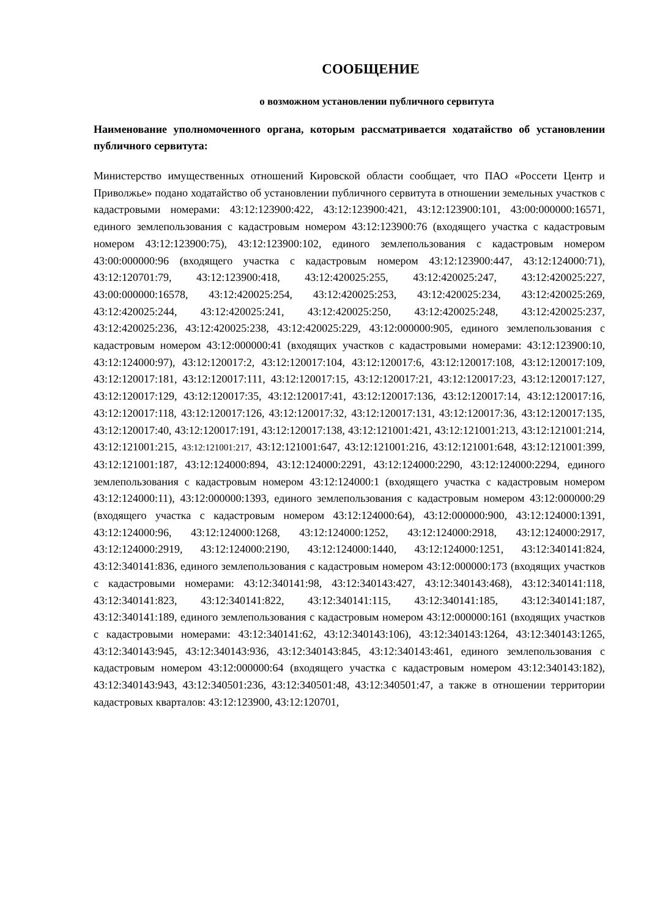СООБЩЕНИЕ
о возможном установлении публичного сервитута
Наименование уполномоченного органа, которым рассматривается ходатайство об установлении публичного сервитута:
Министерство имущественных отношений Кировской области сообщает, что ПАО «Россети Центр и Приволжье» подано ходатайство об установлении публичного сервитута в отношении земельных участков с кадастровыми номерами: 43:12:123900:422, 43:12:123900:421, 43:12:123900:101, 43:00:000000:16571, единого землепользования с кадастровым номером 43:12:123900:76 (входящего участка с кадастровым номером 43:12:123900:75), 43:12:123900:102, единого землепользования с кадастровым номером 43:00:000000:96 (входящего участка с кадастровым номером 43:12:123900:447, 43:12:124000:71), 43:12:120701:79, 43:12:123900:418, 43:12:420025:255, 43:12:420025:247, 43:12:420025:227, 43:00:000000:16578, 43:12:420025:254, 43:12:420025:253, 43:12:420025:234, 43:12:420025:269, 43:12:420025:244, 43:12:420025:241, 43:12:420025:250, 43:12:420025:248, 43:12:420025:237, 43:12:420025:236, 43:12:420025:238, 43:12:420025:229, 43:12:000000:905, единого землепользования с кадастровым номером 43:12:000000:41 (входящих участков с кадастровыми номерами: 43:12:123900:10, 43:12:124000:97), 43:12:120017:2, 43:12:120017:104, 43:12:120017:6, 43:12:120017:108, 43:12:120017:109, 43:12:120017:181, 43:12:120017:111, 43:12:120017:15, 43:12:120017:21, 43:12:120017:23, 43:12:120017:127, 43:12:120017:129, 43:12:120017:35, 43:12:120017:41, 43:12:120017:136, 43:12:120017:14, 43:12:120017:16, 43:12:120017:118, 43:12:120017:126, 43:12:120017:32, 43:12:120017:131, 43:12:120017:36, 43:12:120017:135, 43:12:120017:40, 43:12:120017:191, 43:12:120017:138, 43:12:121001:421, 43:12:121001:213, 43:12:121001:214, 43:12:121001:215, 43:12:121001:217, 43:12:121001:647, 43:12:121001:216, 43:12:121001:648, 43:12:121001:399, 43:12:121001:187, 43:12:124000:894, 43:12:124000:2291, 43:12:124000:2290, 43:12:124000:2294, единого землепользования с кадастровым номером 43:12:124000:1 (входящего участка с кадастровым номером 43:12:124000:11), 43:12:000000:1393, единого землепользования с кадастровым номером 43:12:000000:29 (входящего участка с кадастровым номером 43:12:124000:64), 43:12:000000:900, 43:12:124000:1391, 43:12:124000:96, 43:12:124000:1268, 43:12:124000:1252, 43:12:124000:2918, 43:12:124000:2917, 43:12:124000:2919, 43:12:124000:2190, 43:12:124000:1440, 43:12:124000:1251, 43:12:340141:824, 43:12:340141:836, единого землепользования с кадастровым номером 43:12:000000:173 (входящих участков с кадастровыми номерами: 43:12:340141:98, 43:12:340143:427, 43:12:340143:468), 43:12:340141:118, 43:12:340141:823, 43:12:340141:822, 43:12:340141:115, 43:12:340141:185, 43:12:340141:187, 43:12:340141:189, единого землепользования с кадастровым номером 43:12:000000:161 (входящих участков с кадастровыми номерами: 43:12:340141:62, 43:12:340143:106), 43:12:340143:1264, 43:12:340143:1265, 43:12:340143:945, 43:12:340143:936, 43:12:340143:845, 43:12:340143:461, единого землепользования с кадастровым номером 43:12:000000:64 (входящего участка с кадастровым номером 43:12:340143:182), 43:12:340143:943, 43:12:340501:236, 43:12:340501:48, 43:12:340501:47, а также в отношении территории кадастровых кварталов: 43:12:123900, 43:12:120701,